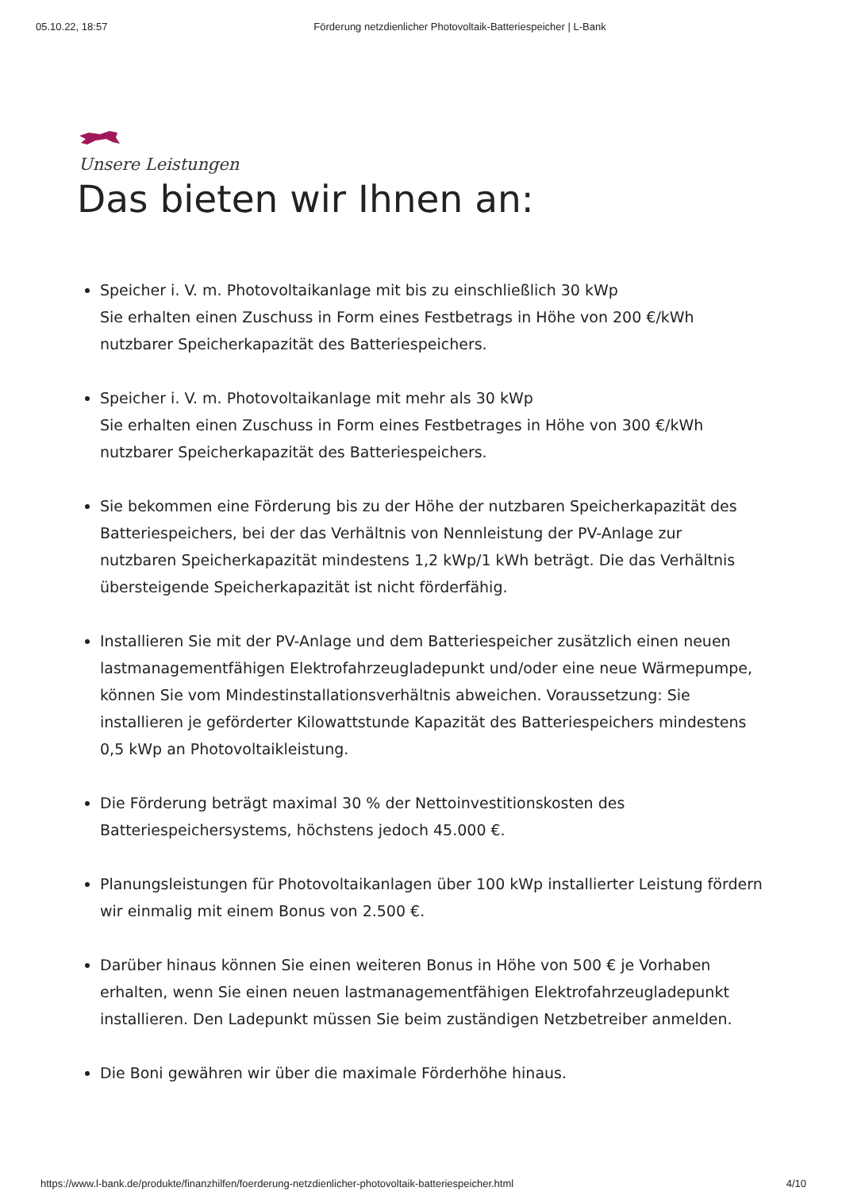05.10.22, 18:57 Förderung netzdienlicher Photovoltaik-Batteriespeicher | L-Bank
Unsere Leistungen
Das bieten wir Ihnen an:
Speicher i. V. m. Photovoltaikanlage mit bis zu einschließlich 30 kWp
Sie erhalten einen Zuschuss in Form eines Festbetrags in Höhe von 200 €/kWh nutzbarer Speicherkapazität des Batteriespeichers.
Speicher i. V. m. Photovoltaikanlage mit mehr als 30 kWp
Sie erhalten einen Zuschuss in Form eines Festbetrages in Höhe von 300 €/kWh nutzbarer Speicherkapazität des Batteriespeichers.
Sie bekommen eine Förderung bis zu der Höhe der nutzbaren Speicherkapazität des Batteriespeichers, bei der das Verhältnis von Nennleistung der PV-Anlage zur nutzbaren Speicherkapazität mindestens 1,2 kWp/1 kWh beträgt. Die das Verhältnis übersteigende Speicherkapazität ist nicht förderfähig.
Installieren Sie mit der PV-Anlage und dem Batteriespeicher zusätzlich einen neuen lastmanagementfähigen Elektrofahrzeugladepunkt und/oder eine neue Wärmepumpe, können Sie vom Mindestinstallationsverhältnis abweichen. Voraussetzung: Sie installieren je geförderter Kilowattstunde Kapazität des Batteriespeichers mindestens 0,5 kWp an Photovoltaikleistung.
Die Förderung beträgt maximal 30 % der Nettoinvestitionskosten des Batteriespeichersystems, höchstens jedoch 45.000 €.
Planungsleistungen für Photovoltaikanlagen über 100 kWp installierter Leistung fördern wir einmalig mit einem Bonus von 2.500 €.
Darüber hinaus können Sie einen weiteren Bonus in Höhe von 500 € je Vorhaben erhalten, wenn Sie einen neuen lastmanagementfähigen Elektrofahrzeugladepunkt installieren. Den Ladepunkt müssen Sie beim zuständigen Netzbetreiber anmelden.
Die Boni gewähren wir über die maximale Förderhöhe hinaus.
https://www.l-bank.de/produkte/finanzhilfen/foerderung-netzdienlicher-photovoltaik-batteriespeicher.html 4/10